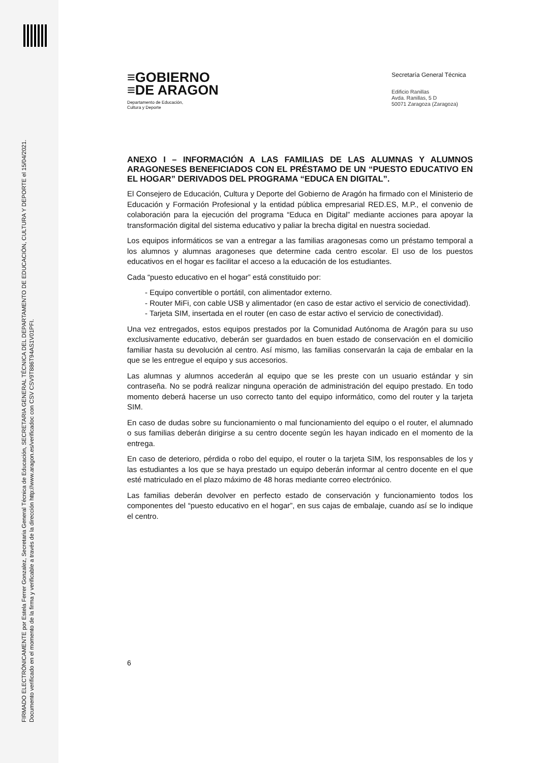FIRMADO ELECTRÓNICAMENTE por Estela Ferrer Gonzalez, Secretaria General Técnica de Educación, SECRETARIA GENERAL TÉCNICA DEL DEPARTAMENTO DE EDUCACIÓN, CULTURA Y DEPORTE el 15/04/2021.
Documento verificado en el momento de la firma y verificable a través de la dirección http://www.aragon.es/verificadoc con CSV CSV9T886T94AS1V01PFI.
≡GOBIERNO
≡DE ARAGON
Departamento de Educación,
Cultura y Deporte
Secretaría General Técnica
Edificio Ranillas
Avda. Ranillas, 5 D
50071 Zaragoza (Zaragoza)
ANEXO I – INFORMACIÓN A LAS FAMILIAS DE LAS ALUMNAS Y ALUMNOS ARAGONESES BENEFICIADOS CON EL PRÉSTAMO DE UN “PUESTO EDUCATIVO EN EL HOGAR” DERIVADOS DEL PROGRAMA “EDUCA EN DIGITAL”.
El Consejero de Educación, Cultura y Deporte del Gobierno de Aragón ha firmado con el Ministerio de Educación y Formación Profesional y la entidad pública empresarial RED.ES, M.P., el convenio de colaboración para la ejecución del programa “Educa en Digital” mediante acciones para apoyar la transformación digital del sistema educativo y paliar la brecha digital en nuestra sociedad.
Los equipos informáticos se van a entregar a las familias aragonesas como un préstamo temporal a los alumnos y alumnas aragoneses que determine cada centro escolar. El uso de los puestos educativos en el hogar es facilitar el acceso a la educación de los estudiantes.
Cada “puesto educativo en el hogar” está constituido por:
- Equipo convertible o portátil, con alimentador externo.
- Router MiFi, con cable USB y alimentador (en caso de estar activo el servicio de conectividad).
- Tarjeta SIM, insertada en el router (en caso de estar activo el servicio de conectividad).
Una vez entregados, estos equipos prestados por la Comunidad Autónoma de Aragón para su uso exclusivamente educativo, deberán ser guardados en buen estado de conservación en el domicilio familiar hasta su devolución al centro. Así mismo, las familias conservarán la caja de embalar en la que se les entregue el equipo y sus accesorios.
Las alumnas y alumnos accederán al equipo que se les preste con un usuario estándar y sin contraseña. No se podrá realizar ninguna operación de administración del equipo prestado. En todo momento deberá hacerse un uso correcto tanto del equipo informático, como del router y la tarjeta SIM.
En caso de dudas sobre su funcionamiento o mal funcionamiento del equipo o el router, el alumnado o sus familias deberán dirigirse a su centro docente según les hayan indicado en el momento de la entrega.
En caso de deterioro, pérdida o robo del equipo, el router o la tarjeta SIM, los responsables de los y las estudiantes a los que se haya prestado un equipo deberán informar al centro docente en el que esté matriculado en el plazo máximo de 48 horas mediante correo electrónico.
Las familias deberán devolver en perfecto estado de conservación y funcionamiento todos los componentes del “puesto educativo en el hogar”, en sus cajas de embalaje, cuando así se lo indique el centro.
6